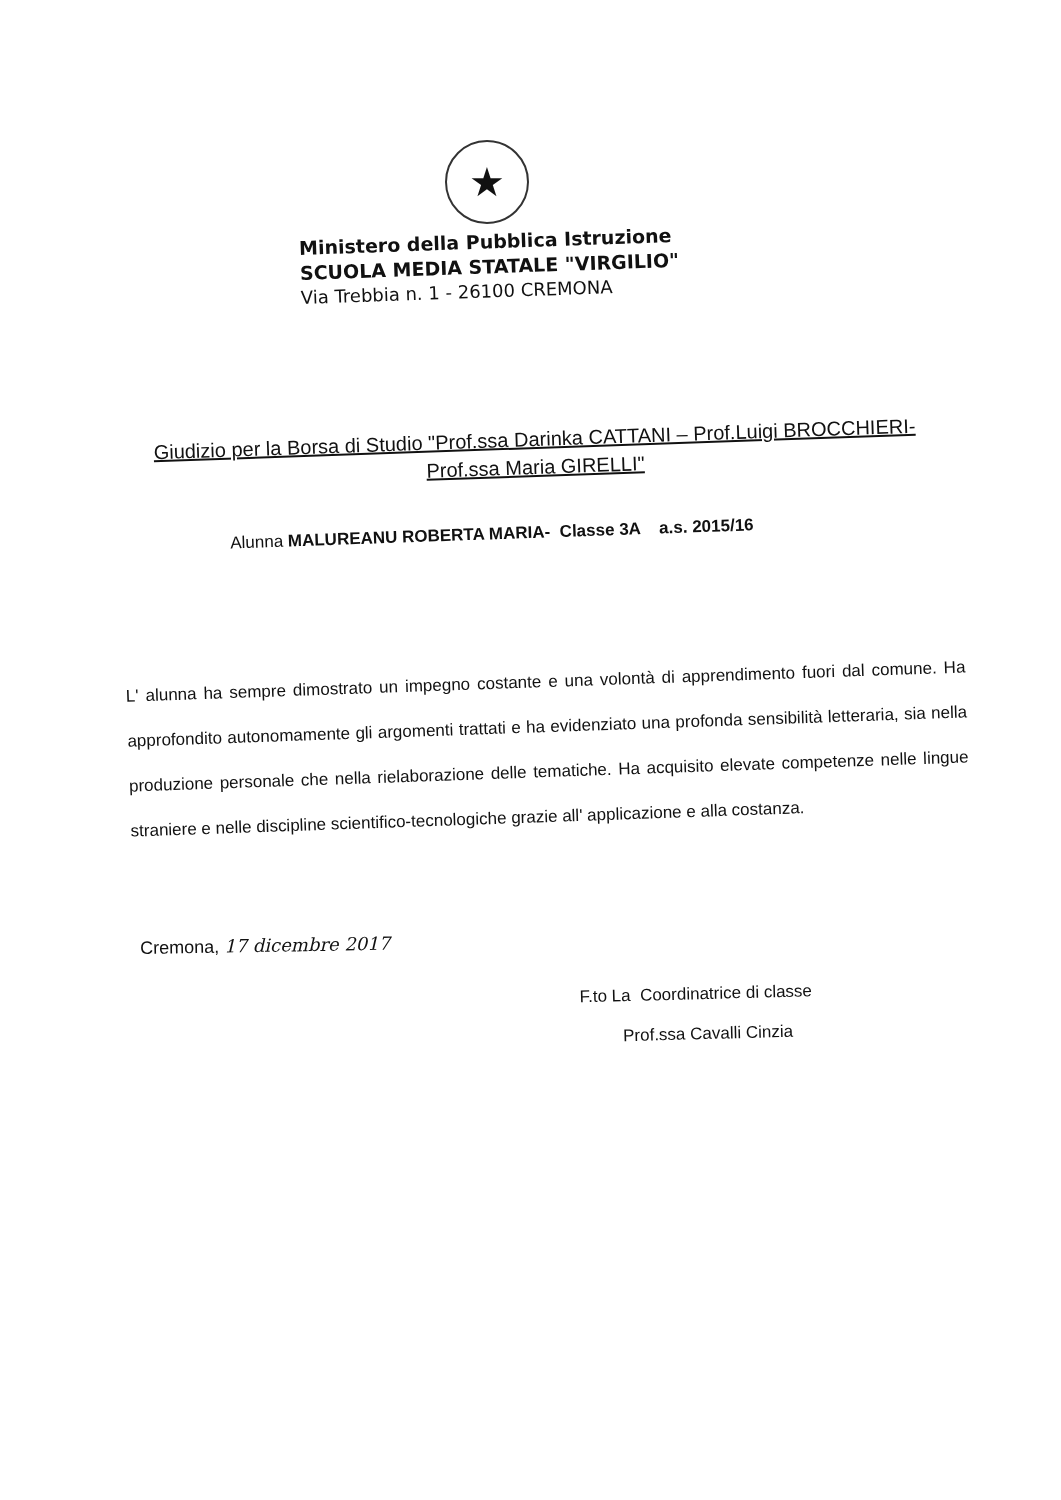★
Ministero della Pubblica Istruzione
SCUOLA MEDIA STATALE "VIRGILIO"
Via Trebbia n. 1 - 26100 CREMONA
Giudizio per la Borsa di Studio "Prof.ssa Darinka CATTANI – Prof.Luigi BROCCHIERI- Prof.ssa Maria GIRELLI"
Alunna MALUREANU ROBERTA MARIA- Classe 3A a.s. 2015/16
L' alunna ha sempre dimostrato un impegno costante e una volontà di apprendimento fuori dal comune. Ha approfondito autonomamente gli argomenti trattati e ha evidenziato una profonda sensibilità letteraria, sia nella produzione personale che nella rielaborazione delle tematiche. Ha acquisito elevate competenze nelle lingue straniere e nelle discipline scientifico-tecnologiche grazie all' applicazione e alla costanza.
Cremona, 17 dicembre 2017
F.to La Coordinatrice di classe
Prof.ssa Cavalli Cinzia